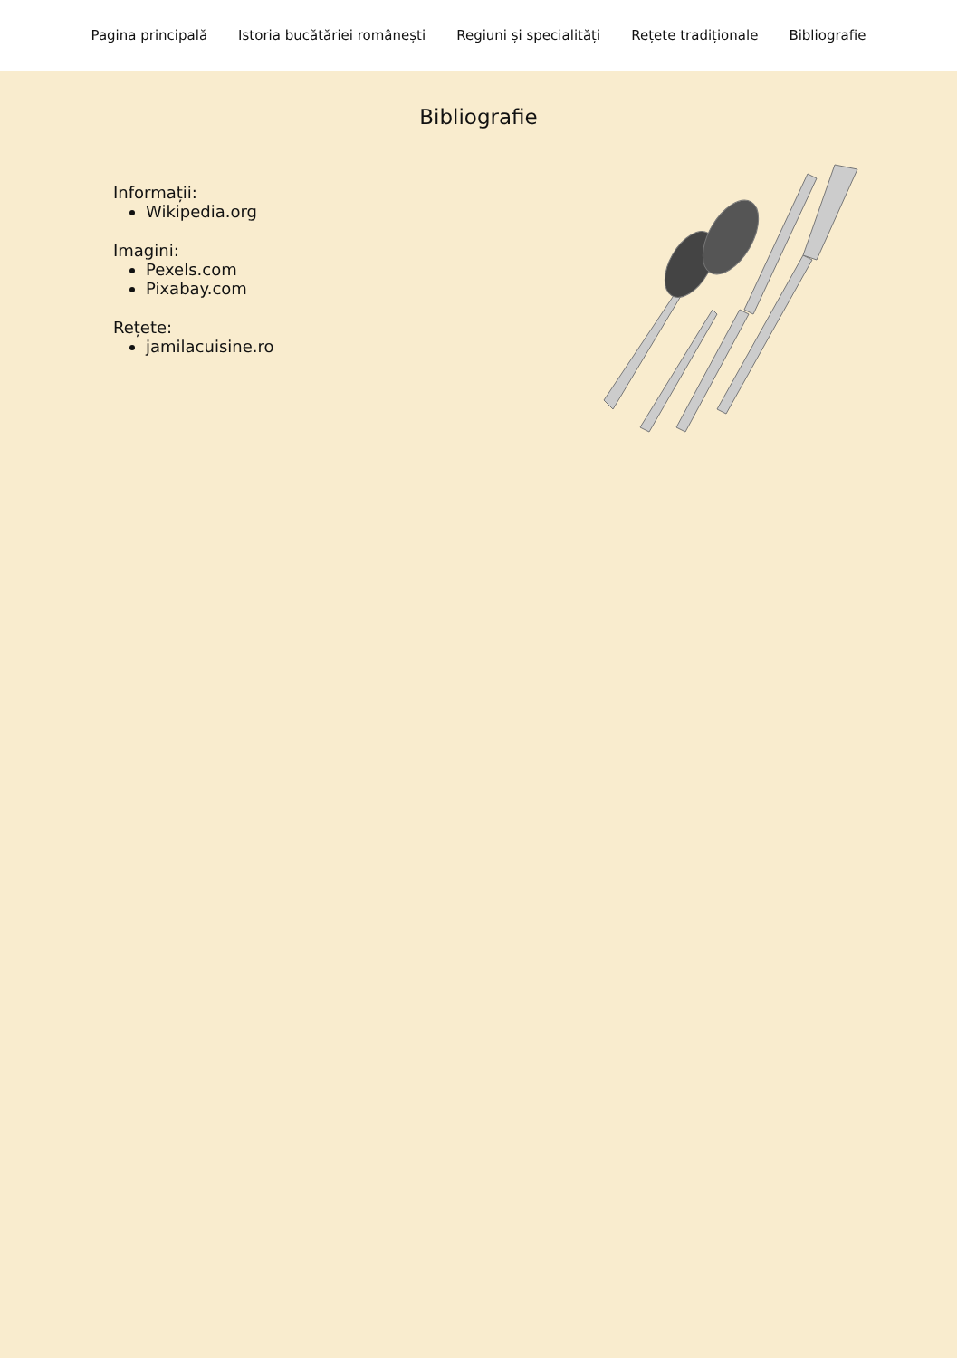Pagina principală Istoria bucătăriei românești Regiuni și specialități Rețete tradiționale Bibliografie
Bibliografie
Informații:
Wikipedia.org
Imagini:
Pexels.com
Pixabay.com
Rețete:
jamilacuisine.ro